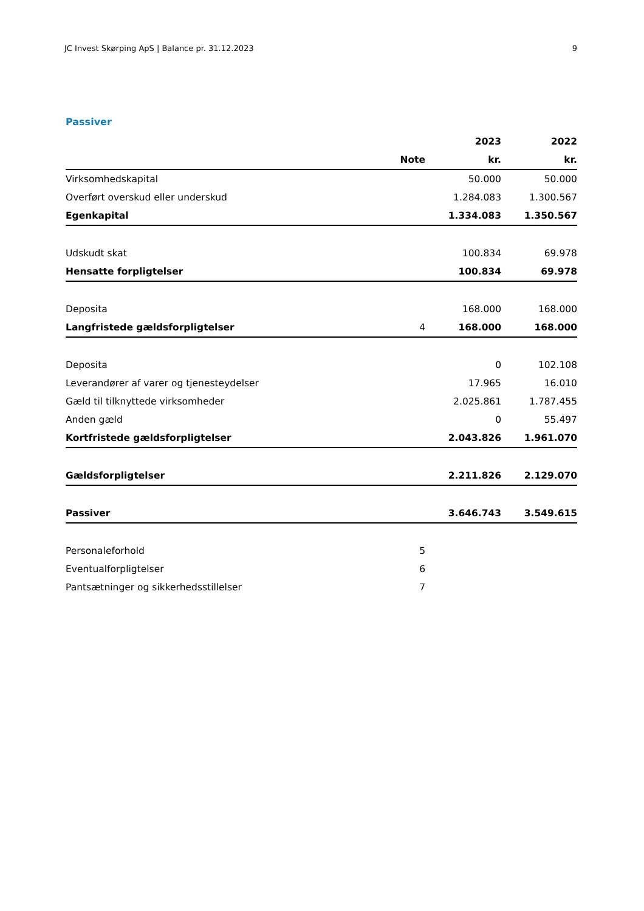JC Invest Skørping ApS | Balance pr. 31.12.2023 9
Passiver
| | | 2023 | 2022 |
| --- | --- | --- | --- |
| | Note | kr. | kr. |
| Virksomhedskapital | | 50.000 | 50.000 |
| Overført overskud eller underskud | | 1.284.083 | 1.300.567 |
| Egenkapital | | 1.334.083 | 1.350.567 |
| Udskudt skat | | 100.834 | 69.978 |
| Hensatte forpligtelser | | 100.834 | 69.978 |
| Deposita | | 168.000 | 168.000 |
| Langfristede gældsforpligtelser | 4 | 168.000 | 168.000 |
| Deposita | | 0 | 102.108 |
| Leverandører af varer og tjenesteydelser | | 17.965 | 16.010 |
| Gæld til tilknyttede virksomheder | | 2.025.861 | 1.787.455 |
| Anden gæld | | 0 | 55.497 |
| Kortfristede gældsforpligtelser | | 2.043.826 | 1.961.070 |
| Gældsforpligtelser | | 2.211.826 | 2.129.070 |
| Passiver | | 3.646.743 | 3.549.615 |
| Personaleforhold | 5 | | |
| Eventualforpligtelser | 6 | | |
| Pantsætninger og sikkerhedsstillelser | 7 | | |